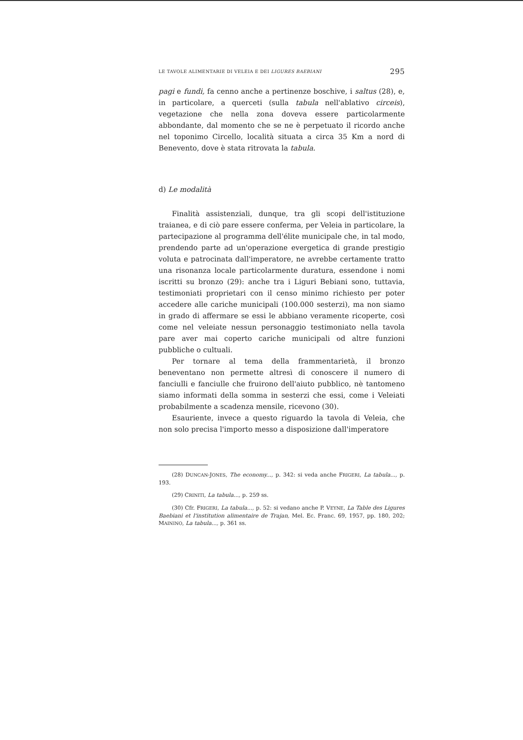LE TAVOLE ALIMENTARIE DI VELEIA E DEI LIGURES BAEBIANI 295
pagi e fundi, fa cenno anche a pertinenze boschive, i saltus (28), e, in particolare, a querceti (sulla tabula nell'ablativo circeis), vegetazione che nella zona doveva essere particolarmente abbondante, dal momento che se ne è perpetuato il ricordo anche nel toponimo Circello, località situata a circa 35 Km a nord di Benevento, dove è stata ritrovata la tabula.
d) Le modalità
Finalità assistenziali, dunque, tra gli scopi dell'istituzione traianea, e di ciò pare essere conferma, per Veleia in particolare, la partecipazione al programma dell'élite municipale che, in tal modo, prendendo parte ad un'operazione evergetica di grande prestigio voluta e patrocinata dall'imperatore, ne avrebbe certamente tratto una risonanza locale particolarmente duratura, essendone i nomi iscritti su bronzo (29): anche tra i Liguri Bebiani sono, tuttavia, testimoniati proprietari con il censo minimo richiesto per poter accedere alle cariche municipali (100.000 sesterzi), ma non siamo in grado di affermare se essi le abbiano veramente ricoperte, così come nel veleiate nessun personaggio testimoniato nella tavola pare aver mai coperto cariche municipali od altre funzioni pubbliche o cultuali.
Per tornare al tema della frammentarietà, il bronzo beneventano non permette altresì di conoscere il numero di fanciulli e fanciulle che fruirono dell'aiuto pubblico, nè tantomeno siamo informati della somma in sesterzi che essi, come i Veleiati probabilmente a scadenza mensile, ricevono (30).
Esauriente, invece a questo riguardo la tavola di Veleia, che non solo precisa l'importo messo a disposizione dall'imperatore
(28) DUNCAN-JONES, The economy..., p. 342: si veda anche FRIGERI, La tabula..., p. 193.
(29) CRINITI, La tabula..., p. 259 ss.
(30) Cfr. FRIGERI, La tabula..., p. 52: si vedano anche P. VEYNE, La Table des Ligures Baebiani et l'institution alimentaire de Trajan, Mel. Ec. Franc. 69, 1957, pp. 180, 202; MAININO, La tabula..., p. 361 ss.